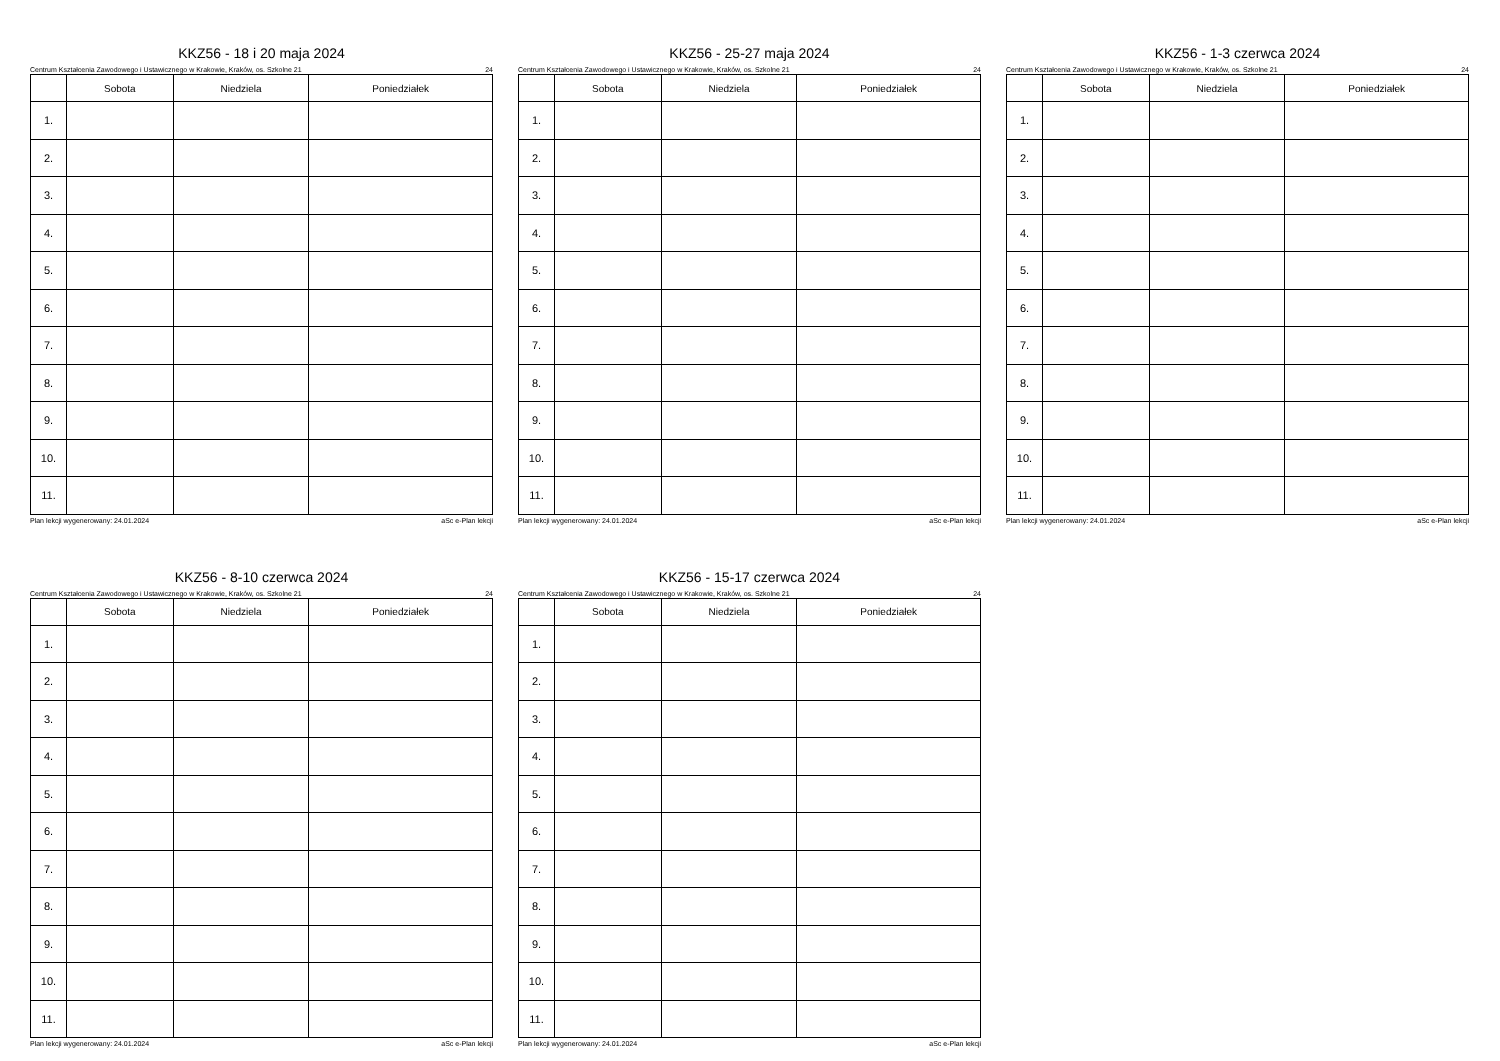KKZ56 - 18 i 20 maja 2024
Centrum Kształcenia Zawodowego i Ustawicznego w Krakowie, Kraków, os. Szkolne 21 24
| | Sobota | Niedziela | Poniedziałek |
| --- | --- | --- | --- |
| 1. | | | |
| 2. | | | |
| 3. | | | |
| 4. | | | |
| 5. | | | |
| 6. | | | |
| 7. | | | |
| 8. | | | |
| 9. | | | |
| 10. | | | |
| 11. | | | |
Plan lekcji wygenerowany: 24.01.2024 aSc e-Plan lekcji
KKZ56 - 25-27 maja 2024
Centrum Kształcenia Zawodowego i Ustawicznego w Krakowie, Kraków, os. Szkolne 21 24
| | Sobota | Niedziela | Poniedziałek |
| --- | --- | --- | --- |
| 1. | | | |
| 2. | | | |
| 3. | | | |
| 4. | | | |
| 5. | | | |
| 6. | | | |
| 7. | | | |
| 8. | | | |
| 9. | | | |
| 10. | | | |
| 11. | | | |
Plan lekcji wygenerowany: 24.01.2024 aSc e-Plan lekcji
KKZ56 - 1-3 czerwca 2024
Centrum Kształcenia Zawodowego i Ustawicznego w Krakowie, Kraków, os. Szkolne 21 24
| | Sobota | Niedziela | Poniedziałek |
| --- | --- | --- | --- |
| 1. | | | |
| 2. | | | |
| 3. | | | |
| 4. | | | |
| 5. | | | |
| 6. | | | |
| 7. | | | |
| 8. | | | |
| 9. | | | |
| 10. | | | |
| 11. | | | |
Plan lekcji wygenerowany: 24.01.2024 aSc e-Plan lekcji
KKZ56 - 8-10 czerwca 2024
Centrum Kształcenia Zawodowego i Ustawicznego w Krakowie, Kraków, os. Szkolne 21 24
| | Sobota | Niedziela | Poniedziałek |
| --- | --- | --- | --- |
| 1. | | | |
| 2. | | | |
| 3. | | | |
| 4. | | | |
| 5. | | | |
| 6. | | | |
| 7. | | | |
| 8. | | | |
| 9. | | | |
| 10. | | | |
| 11. | | | |
Plan lekcji wygenerowany: 24.01.2024 aSc e-Plan lekcji
KKZ56 - 15-17 czerwca 2024
Centrum Kształcenia Zawodowego i Ustawicznego w Krakowie, Kraków, os. Szkolne 21 24
| | Sobota | Niedziela | Poniedziałek |
| --- | --- | --- | --- |
| 1. | | | |
| 2. | | | |
| 3. | | | |
| 4. | | | |
| 5. | | | |
| 6. | | | |
| 7. | | | |
| 8. | | | |
| 9. | | | |
| 10. | | | |
| 11. | | | |
Plan lekcji wygenerowany: 24.01.2024 aSc e-Plan lekcji